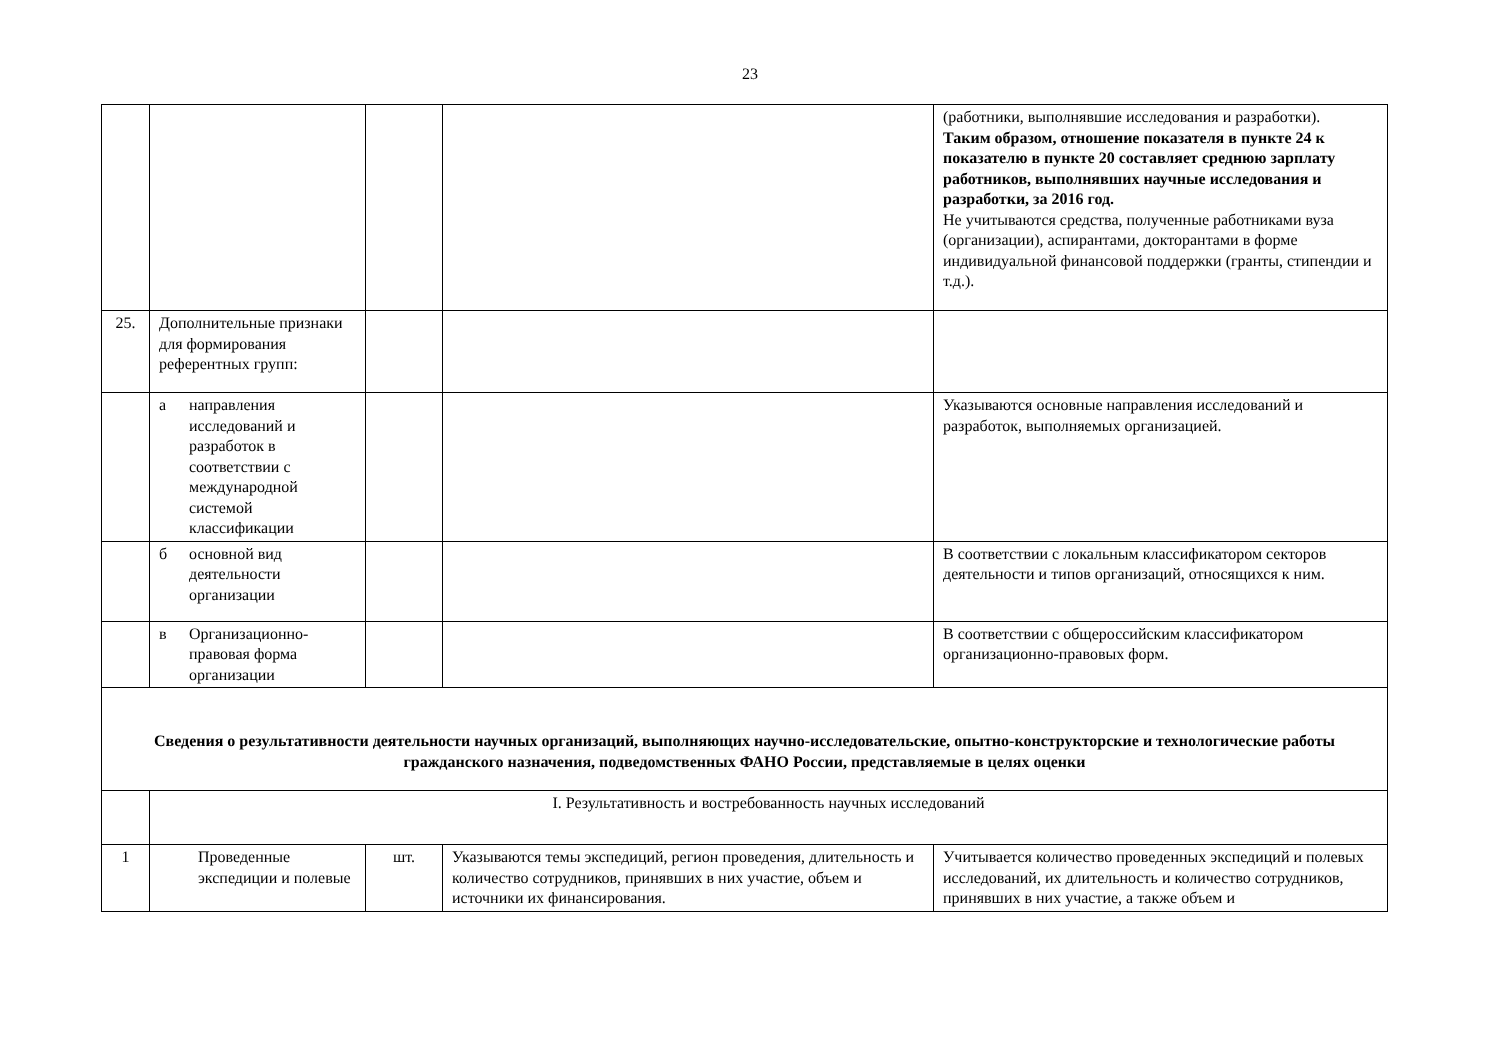23
| | | | | (работники, выполнявшие исследования и разработки). Таким образом, отношение показателя в пункте 24 к показателю в пункте 20 составляет среднюю зарплату работников, выполнявших научные исследования и разработки, за 2016 год. Не учитываются средства, полученные работниками вуза (организации), аспирантами, докторантами в форме индивидуальной финансовой поддержки (гранты, стипендии и т.д.). |
| 25. | Дополнительные признаки для формирования референтных групп: | | | |
| | а направления исследований и разработок в соответствии с международной системой классификации | | | Указываются основные направления исследований и разработок, выполняемых организацией. |
| | б основной вид деятельности организации | | | В соответствии с локальным классификатором секторов деятельности и типов организаций, относящихся к ним. |
| | в Организационно-правовая форма организации | | | В соответствии с общероссийским классификатором организационно-правовых форм. |
| Сведения о результативности деятельности научных организаций, выполняющих научно-исследовательские, опытно-конструкторские и технологические работы гражданского назначения, подведомственных ФАНО России, представляемые в целях оценки | | | | |
| | I. Результативность и востребованность научных исследований | | | |
| 1 | Проведенные экспедиции и полевые | шт. | Указываются темы экспедиций, регион проведения, длительность и количество сотрудников, принявших в них участие, объем и источники их финансирования. | Учитывается количество проведенных экспедиций и полевых исследований, их длительность и количество сотрудников, принявших в них участие, а также объем и |